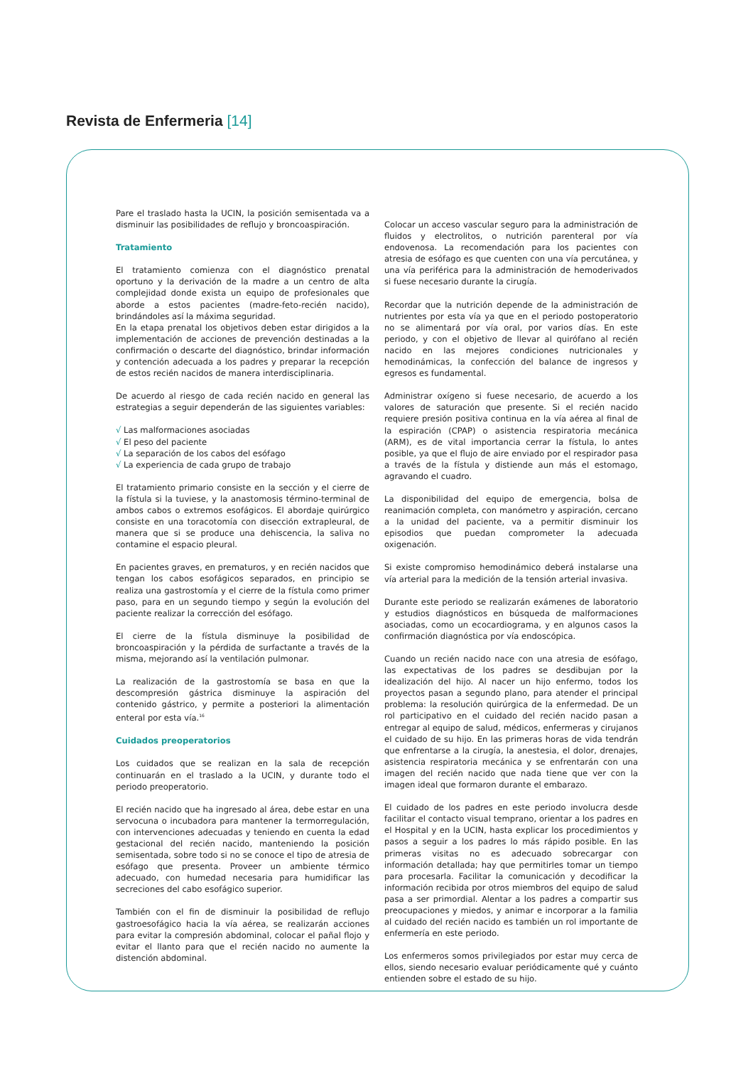Revista de Enfermeria [14]
Pare el traslado hasta la UCIN, la posición semisentada va a disminuir las posibilidades de reflujo y broncoaspiración.
Tratamiento
El tratamiento comienza con el diagnóstico prenatal oportuno y la derivación de la madre a un centro de alta complejidad donde exista un equipo de profesionales que aborde a estos pacientes (madre-feto-recién nacido), brindándoles así la máxima seguridad.
En la etapa prenatal los objetivos deben estar dirigidos a la implementación de acciones de prevención destinadas a la confirmación o descarte del diagnóstico, brindar información y contención adecuada a los padres y preparar la recepción de estos recién nacidos de manera interdisciplinaria.
De acuerdo al riesgo de cada recién nacido en general las estrategias a seguir dependerán de las siguientes variables:
√ Las malformaciones asociadas
√ El peso del paciente
√ La separación de los cabos del esófago
√ La experiencia de cada grupo de trabajo
El tratamiento primario consiste en la sección y el cierre de la fístula si la tuviese, y la anastomosis término-terminal de ambos cabos o extremos esofágicos. El abordaje quirúrgico consiste en una toracotomía con disección extrapleural, de manera que si se produce una dehiscencia, la saliva no contamine el espacio pleural.
En pacientes graves, en prematuros, y en recién nacidos que tengan los cabos esofágicos separados, en principio se realiza una gastrostomía y el cierre de la fístula como primer paso, para en un segundo tiempo y según la evolución del paciente realizar la corrección del esófago.
El cierre de la fístula disminuye la posibilidad de broncoaspiración y la pérdida de surfactante a través de la misma, mejorando así la ventilación pulmonar.
La realización de la gastrostomía se basa en que la descompresión gástrica disminuye la aspiración del contenido gástrico, y permite a posteriori la alimentación enteral por esta vía.<sup>16</sup>
Cuidados preoperatorios
Los cuidados que se realizan en la sala de recepción continuarán en el traslado a la UCIN, y durante todo el periodo preoperatorio.
El recién nacido que ha ingresado al área, debe estar en una servocuna o incubadora para mantener la termorregulación, con intervenciones adecuadas y teniendo en cuenta la edad gestacional del recién nacido, manteniendo la posición semisentada, sobre todo si no se conoce el tipo de atresia de esófago que presenta. Proveer un ambiente térmico adecuado, con humedad necesaria para humidificar las secreciones del cabo esofágico superior.
También con el fin de disminuir la posibilidad de reflujo gastroesofágico hacia la vía aérea, se realizarán acciones para evitar la compresión abdominal, colocar el pañal flojo y evitar el llanto para que el recién nacido no aumente la distención abdominal.
Colocar un acceso vascular seguro para la administración de fluidos y electrolitos, o nutrición parenteral por vía endovenosa. La recomendación para los pacientes con atresia de esófago es que cuenten con una vía percutánea, y una vía periférica para la administración de hemoderivados si fuese necesario durante la cirugía.
Recordar que la nutrición depende de la administración de nutrientes por esta vía ya que en el periodo postoperatorio no se alimentará por vía oral, por varios días. En este periodo, y con el objetivo de llevar al quirófano al recién nacido en las mejores condiciones nutricionales y hemodinámicas, la confección del balance de ingresos y egresos es fundamental.
Administrar oxígeno si fuese necesario, de acuerdo a los valores de saturación que presente. Si el recién nacido requiere presión positiva continua en la vía aérea al final de la espiración (CPAP) o asistencia respiratoria mecánica (ARM), es de vital importancia cerrar la fístula, lo antes posible, ya que el flujo de aire enviado por el respirador pasa a través de la fístula y distiende aun más el estomago, agravando el cuadro.
La disponibilidad del equipo de emergencia, bolsa de reanimación completa, con manómetro y aspiración, cercano a la unidad del paciente, va a permitir disminuir los episodios que puedan comprometer la adecuada oxigenación.
Si existe compromiso hemodinámico deberá instalarse una vía arterial para la medición de la tensión arterial invasiva.
Durante este periodo se realizarán exámenes de laboratorio y estudios diagnósticos en búsqueda de malformaciones asociadas, como un ecocardiograma, y en algunos casos la confirmación diagnóstica por vía endoscópica.
Cuando un recién nacido nace con una atresia de esófago, las expectativas de los padres se desdibujan por la idealización del hijo. Al nacer un hijo enfermo, todos los proyectos pasan a segundo plano, para atender el principal problema: la resolución quirúrgica de la enfermedad. De un rol participativo en el cuidado del recién nacido pasan a entregar al equipo de salud, médicos, enfermeras y cirujanos el cuidado de su hijo. En las primeras horas de vida tendrán que enfrentarse a la cirugía, la anestesia, el dolor, drenajes, asistencia respiratoria mecánica y se enfrentarán con una imagen del recién nacido que nada tiene que ver con la imagen ideal que formaron durante el embarazo.
El cuidado de los padres en este periodo involucra desde facilitar el contacto visual temprano, orientar a los padres en el Hospital y en la UCIN, hasta explicar los procedimientos y pasos a seguir a los padres lo más rápido posible. En las primeras visitas no es adecuado sobrecargar con información detallada; hay que permitirles tomar un tiempo para procesarla. Facilitar la comunicación y decodificar la información recibida por otros miembros del equipo de salud pasa a ser primordial. Alentar a los padres a compartir sus preocupaciones y miedos, y animar e incorporar a la familia al cuidado del recién nacido es también un rol importante de enfermería en este periodo.
Los enfermeros somos privilegiados por estar muy cerca de ellos, siendo necesario evaluar periódicamente qué y cuánto entienden sobre el estado de su hijo.